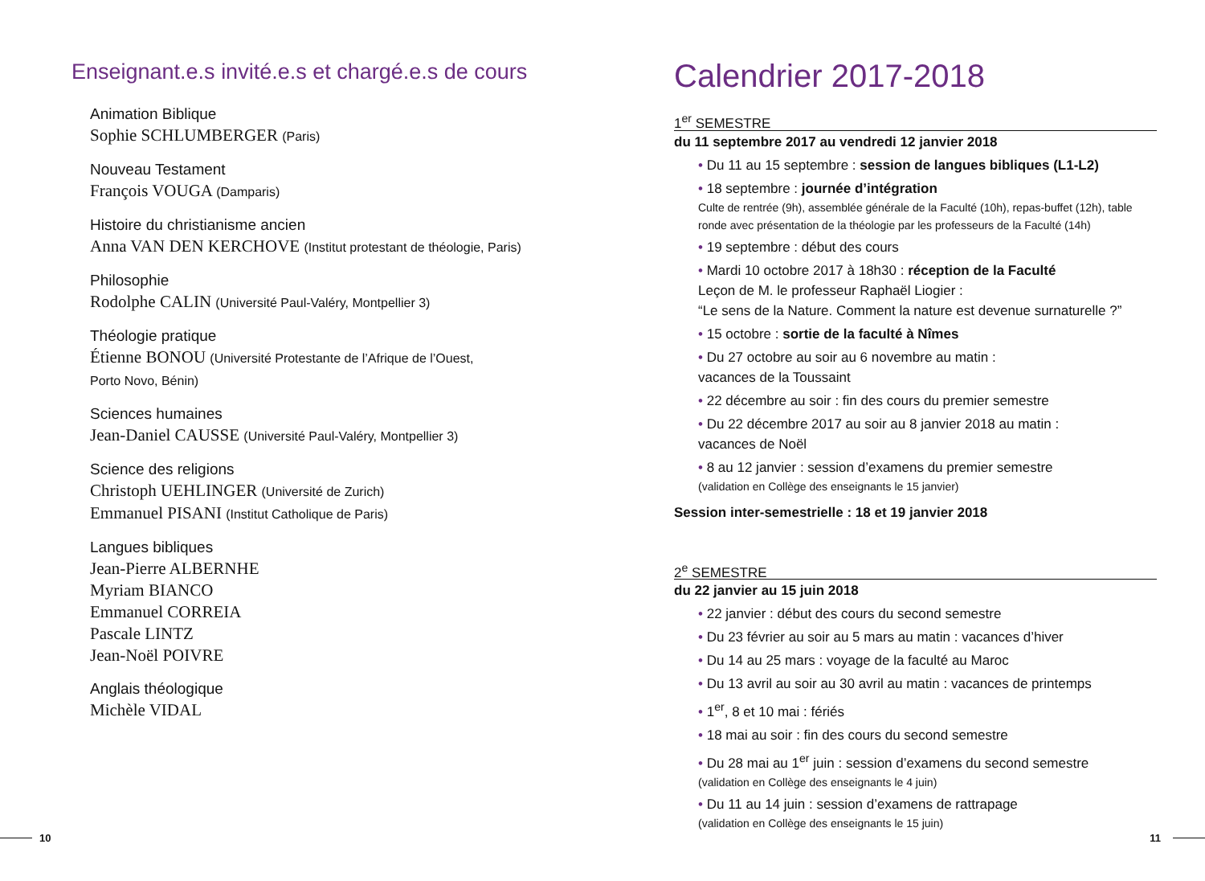Enseignant.e.s invité.e.s et chargé.e.s de cours
Animation Biblique
Sophie SCHLUMBERGER (Paris)
Nouveau Testament
François VOUGA (Damparis)
Histoire du christianisme ancien
Anna VAN DEN KERCHOVE (Institut protestant de théologie, Paris)
Philosophie
Rodolphe CALIN (Université Paul-Valéry, Montpellier 3)
Théologie pratique
Étienne BONOU (Université Protestante de l’Afrique de l’Ouest,
Porto Novo, Bénin)
Sciences humaines
Jean-Daniel CAUSSE (Université Paul-Valéry, Montpellier 3)
Science des religions
Christoph UEHLINGER (Université de Zurich)
Emmanuel PISANI (Institut Catholique de Paris)
Langues bibliques
Jean-Pierre ALBERNHE
Myriam BIANCO
Emmanuel CORREIA
Pascale LINTZ
Jean-Noël POIVRE
Anglais théologique
Michèle VIDAL
Calendrier 2017-2018
1<sup>er</sup> SEMESTRE
du 11 septembre 2017 au vendredi 12 janvier 2018
• Du 11 au 15 septembre : session de langues bibliques (L1-L2)
• 18 septembre : journée d’intégration
Culte de rentrée (9h), assemblée générale de la Faculté (10h), repas-buffet (12h), table ronde avec présentation de la théologie par les professeurs de la Faculté (14h)
• 19 septembre : début des cours
• Mardi 10 octobre 2017 à 18h30 : réception de la Faculté
Leçon de M. le professeur Raphaël Liogier :
“Le sens de la Nature. Comment la nature est devenue surnaturelle ?”
• 15 octobre : sortie de la faculté à Nîmes
• Du 27 octobre au soir au 6 novembre au matin :
vacances de la Toussaint
• 22 décembre au soir : fin des cours du premier semestre
• Du 22 décembre 2017 au soir au 8 janvier 2018 au matin :
vacances de Noël
• 8 au 12 janvier : session d’examens du premier semestre
(validation en Collège des enseignants le 15 janvier)
Session inter-semestrielle : 18 et 19 janvier 2018
2<sup>e</sup> SEMESTRE
du 22 janvier au 15 juin 2018
• 22 janvier : début des cours du second semestre
• Du 23 février au soir au 5 mars au matin : vacances d’hiver
• Du 14 au 25 mars : voyage de la faculté au Maroc
• Du 13 avril au soir au 30 avril au matin : vacances de printemps
• 1<sup>er</sup>, 8 et 10 mai : fériés
• 18 mai au soir : fin des cours du second semestre
• Du 28 mai au 1<sup>er</sup> juin : session d’examens du second semestre
(validation en Collège des enseignants le 4 juin)
• Du 11 au 14 juin : session d’examens de rattrapage
(validation en Collège des enseignants le 15 juin)
10 11